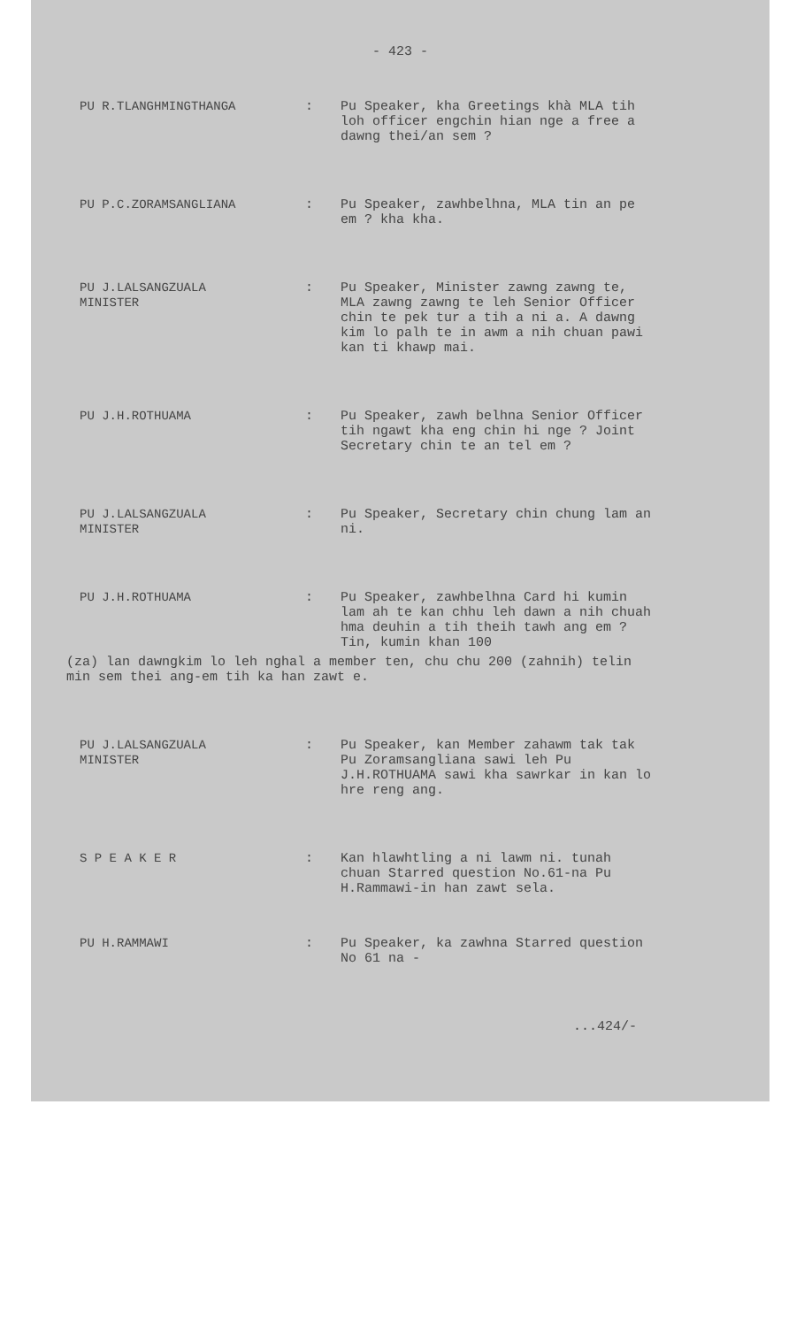- 423 -
PU R.TLANGHMINGTHANGA : Pu Speaker, kha Greetings khà MLA tih loh officer engchin hian nge a free a dawng thei/an sem ?
PU P.C.ZORAMSANGLIANA : Pu Speaker, zawhbelhna, MLA tin an pe em ? kha kha.
PU J.LALSANGZUALA
MINISTER
: Pu Speaker, Minister zawng zawng te, MLA zawng zawng te leh Senior Officer chin te pek tur a tih a ni a. A dawng kim lo palh te in awm a nih chuan pawi kan ti khawp mai.
PU J.H.ROTHUAMA : Pu Speaker, zawh belhna Senior Officer tih ngawt kha eng chin hi nge ? Joint Secretary chin te an tel em ?
PU J.LALSANGZUALA
MINISTER
: Pu Speaker, Secretary chin chung lam an ni.
PU J.H.ROTHUAMA : Pu Speaker, zawhbelhna Card hi kumin lam ah te kan chhu leh dawn a nih chuah hma deuhin a tih theih tawh ang em ? Tin, kumin khan 100
(za) lan dawngkim lo leh nghal a member ten, chu chu 200 (zahnih) telin min sem thei ang-em tih ka han zawt e.
PU J.LALSANGZUALA
MINISTER
: Pu Speaker, kan Member zahawm tak tak Pu Zoramsangliana sawi leh Pu J.H.ROTHUAMA sawi kha sawrkar in kan lo hre reng ang.
S P E A K E R : Kan hlawhtling a ni lawm ni. tunah chuan Starred question No.61-na Pu H.Rammawi-in han zawt sela.
PU H.RAMMAWI : Pu Speaker, ka zawhna Starred question No 61 na -
...424/-